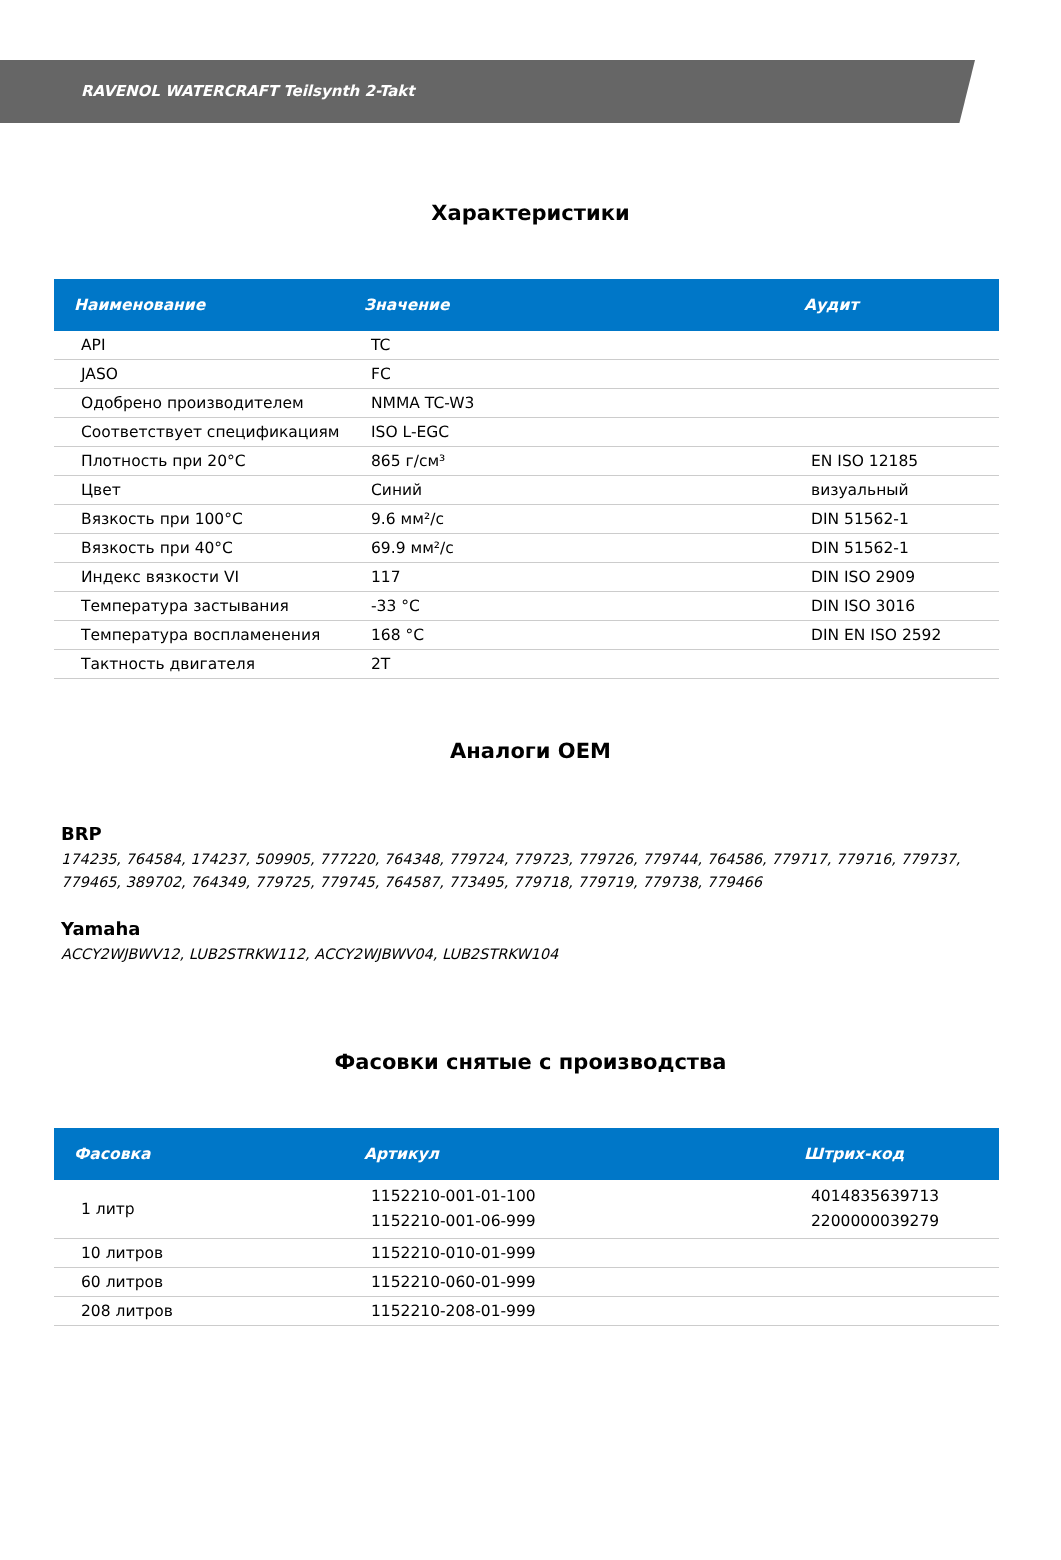RAVENOL WATERCRAFT Teilsynth 2-Takt
Характеристики
| Наименование | Значение | Аудит |
| --- | --- | --- |
| API | TC | |
| JASO | FC | |
| Одобрено производителем | NMMA TC-W3 | |
| Соответствует спецификациям | ISO L-EGC | |
| Плотность при 20°C | 865 г/см³ | EN ISO 12185 |
| Цвет | Синий | визуальный |
| Вязкость при 100°C | 9.6 мм²/с | DIN 51562-1 |
| Вязкость при 40°C | 69.9 мм²/с | DIN 51562-1 |
| Индекс вязкости VI | 117 | DIN ISO 2909 |
| Температура застывания | -33 °C | DIN ISO 3016 |
| Температура воспламенения | 168 °C | DIN EN ISO 2592 |
| Тактность двигателя | 2T | |
Аналоги OEM
BRP
174235, 764584, 174237, 509905, 777220, 764348, 779724, 779723, 779726, 779744, 764586, 779717, 779716, 779737, 779465, 389702, 764349, 779725, 779745, 764587, 773495, 779718, 779719, 779738, 779466
Yamaha
ACCY2WJBWV12, LUB2STRKW112, ACCY2WJBWV04, LUB2STRKW104
Фасовки снятые с производства
| Фасовка | Артикул | Штрих-код |
| --- | --- | --- |
| 1 литр | 1152210-001-01-100 1152210-001-06-999 | 4014835639713 2200000039279 |
| 10 литров | 1152210-010-01-999 | |
| 60 литров | 1152210-060-01-999 | |
| 208 литров | 1152210-208-01-999 | |